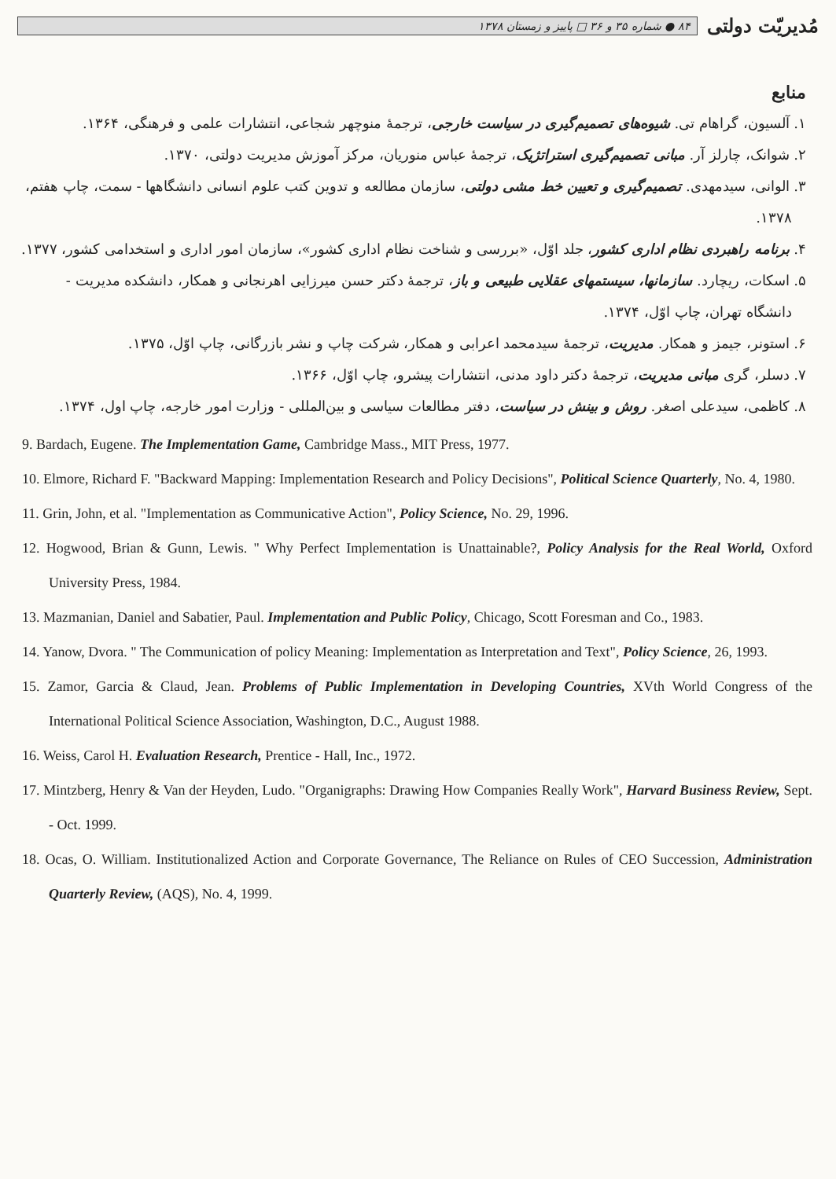مُدیریّت دولتی
۸۴ ● شماره ۳۵ و ۳۶ □ پاییز و زمستان ۱۳۷۸
منابع
۱. آلسیون، گراهام تی. شیوه‌های تصمیم‌گیری در سیاست خارجی، ترجمهٔ منوچهر شجاعی، انتشارات علمی و فرهنگی، ۱۳۶۴.
۲. شوانک، چارلز آر. مبانی تصمیم‌گیری استراتژیک، ترجمهٔ عباس منوریان، مرکز آموزش مدیریت دولتی، ۱۳۷۰.
۳. الوانی، سیدمهدی. تصمیم‌گیری و تعیین خط مشی دولتی، سازمان مطالعه و تدوین کتب علوم انسانی دانشگاهها - سمت، چاپ هفتم، ۱۳۷۸.
۴. برنامه راهبردی نظام اداری کشور، جلد اوّل، «بررسی و شناخت نظام اداری کشور»، سازمان امور اداری و استخدامی کشور، ۱۳۷۷.
۵. اسکات، ریچارد. سازمانها، سیستمهای عقلایی طبیعی و باز، ترجمهٔ دکتر حسن میرزایی اهرنجانی و همکار، دانشکده مدیریت - دانشگاه تهران، چاپ اوّل، ۱۳۷۴.
۶. استونر، جیمز و همکار. مدیریت، ترجمهٔ سیدمحمد اعرابی و همکار، شرکت چاپ و نشر بازرگانی، چاپ اوّل، ۱۳۷۵.
۷. دسلر، گری مبانی مدیریت، ترجمهٔ دکتر داود مدنی، انتشارات پیشرو، چاپ اوّل، ۱۳۶۶.
۸. کاظمی، سیدعلی اصغر. روش و بینش در سیاست، دفتر مطالعات سیاسی و بین‌المللی - وزارت امور خارجه، چاپ اول، ۱۳۷۴.
9. Bardach, Eugene. The Implementation Game, Cambridge Mass., MIT Press, 1977.
10. Elmore, Richard F. "Backward Mapping: Implementation Research and Policy Decisions", Political Science Quarterly, No. 4, 1980.
11. Grin, John, et al. "Implementation as Communicative Action", Policy Science, No. 29, 1996.
12. Hogwood, Brian & Gunn, Lewis. " Why Perfect Implementation is Unattainable?, Policy Analysis for the Real World, Oxford University Press, 1984.
13. Mazmanian, Daniel and Sabatier, Paul. Implementation and Public Policy, Chicago, Scott Foresman and Co., 1983.
14. Yanow, Dvora. " The Communication of policy Meaning: Implementation as Interpretation and Text", Policy Science, 26, 1993.
15. Zamor, Garcia & Claud, Jean. Problems of Public Implementation in Developing Countries, XVth World Congress of the International Political Science Association, Washington, D.C., August 1988.
16. Weiss, Carol H. Evaluation Research, Prentice - Hall, Inc., 1972.
17. Mintzberg, Henry & Van der Heyden, Ludo. "Organigraphs: Drawing How Companies Really Work", Harvard Business Review, Sept. - Oct. 1999.
18. Ocas, O. William. Institutionalized Action and Corporate Governance, The Reliance on Rules of CEO Succession, Administration Quarterly Review, (AQS), No. 4, 1999.